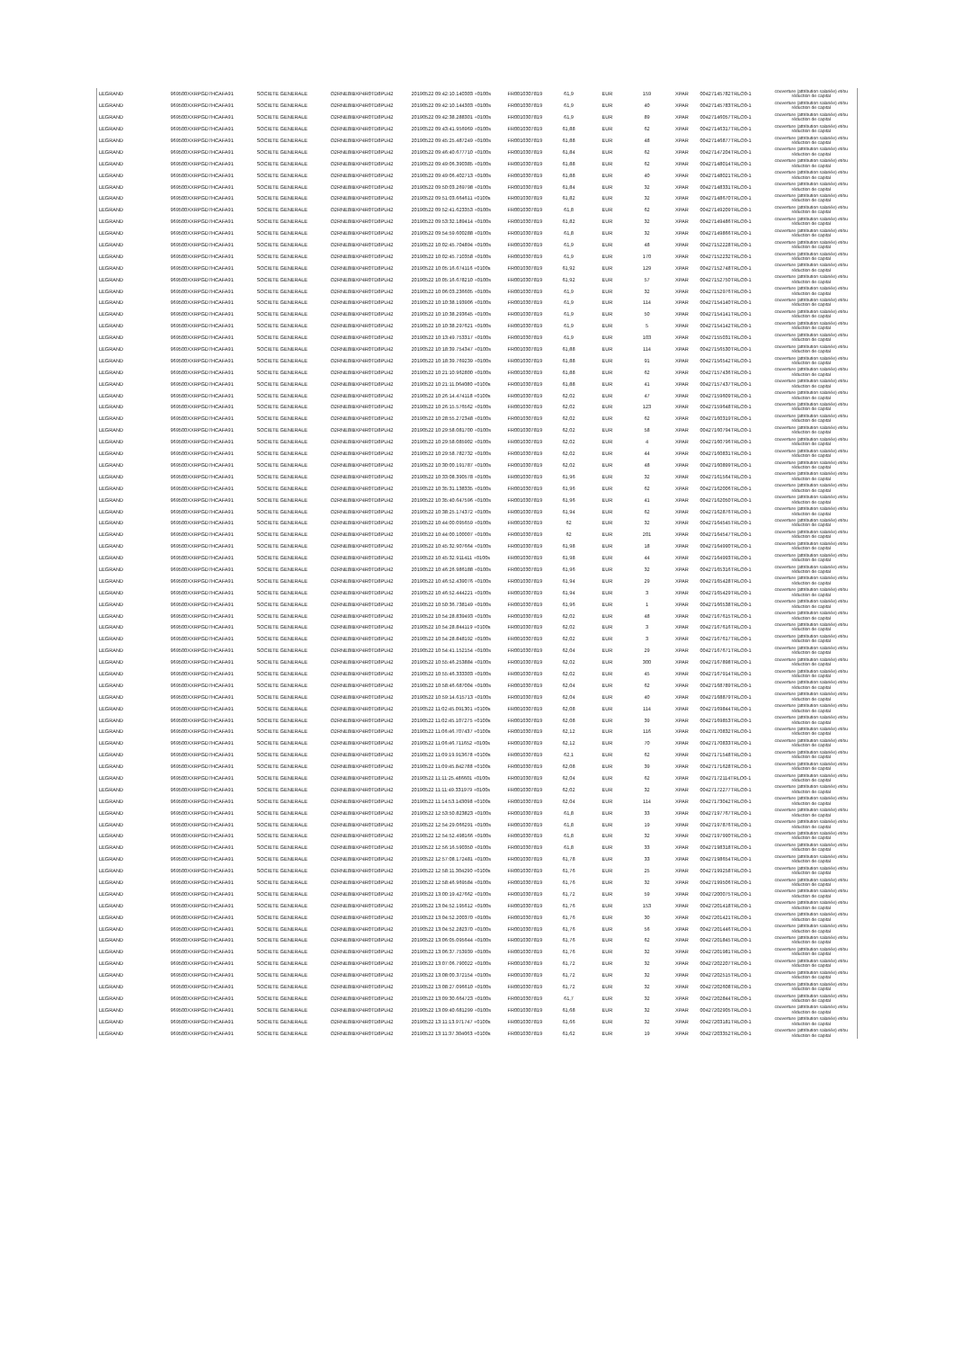| LEGRAND | 969500XXRPGD7HCAFA91 | SOCIETE GENERALE | O2RNE8IBXP4R0TD8PU42 | 20190522 09:42:10.140303 +0100s | FR0010307819 | 61,9 | EUR | 159 | XPAR | 00427145782TRLO0-1 | couverture (attribution salariée) et/ou réduction de capital |
| LEGRAND | 969500XXRPGD7HCAFA91 | SOCIETE GENERALE | O2RNE8IBXP4R0TD8PU42 | 20190522 09:42:10.144303 +0100s | FR0010307819 | 61,9 | EUR | 40 | XPAR | 00427145783TRLO0-1 | couverture (attribution salariée) et/ou réduction de capital |
| LEGRAND | 969500XXRPGD7HCAFA91 | SOCIETE GENERALE | O2RNE8IBXP4R0TD8PU42 | 20190522 09:42:38.288301 +0100s | FR0010307819 | 61,9 | EUR | 89 | XPAR | 00427146057TRLO0-1 | couverture (attribution salariée) et/ou réduction de capital |
| LEGRAND | 969500XXRPGD7HCAFA91 | SOCIETE GENERALE | O2RNE8IBXP4R0TD8PU42 | 20190522 09:43:41.956969 +0100s | FR0010307819 | 61,88 | EUR | 62 | XPAR | 00427146317TRLO0-1 | couverture (attribution salariée) et/ou réduction de capital |
| LEGRAND | 969500XXRPGD7HCAFA91 | SOCIETE GENERALE | O2RNE8IBXP4R0TD8PU42 | 20190522 09:45:25.487249 +0100s | FR0010307819 | 61,88 | EUR | 48 | XPAR | 00427146877TRLO0-1 | couverture (attribution salariée) et/ou réduction de capital |
| LEGRAND | 969500XXRPGD7HCAFA91 | SOCIETE GENERALE | O2RNE8IBXP4R0TD8PU42 | 20190522 09:46:40.677710 +0100s | FR0010307819 | 61,84 | EUR | 62 | XPAR | 00427147204TRLO0-1 | couverture (attribution salariée) et/ou réduction de capital |
| LEGRAND | 969500XXRPGD7HCAFA91 | SOCIETE GENERALE | O2RNE8IBXP4R0TD8PU42 | 20190522 09:49:06.390385 +0100s | FR0010307819 | 61,88 | EUR | 62 | XPAR | 00427148014TRLO0-1 | couverture (attribution salariée) et/ou réduction de capital |
| LEGRAND | 969500XXRPGD7HCAFA91 | SOCIETE GENERALE | O2RNE8IBXP4R0TD8PU42 | 20190522 09:49:06.402713 +0100s | FR0010307819 | 61,88 | EUR | 40 | XPAR | 00427148021TRLO0-1 | couverture (attribution salariée) et/ou réduction de capital |
| LEGRAND | 969500XXRPGD7HCAFA91 | SOCIETE GENERALE | O2RNE8IBXP4R0TD8PU42 | 20190522 09:50:03.269798 +0100s | FR0010307819 | 61,84 | EUR | 32 | XPAR | 00427148331TRLO0-1 | couverture (attribution salariée) et/ou réduction de capital |
| LEGRAND | 969500XXRPGD7HCAFA91 | SOCIETE GENERALE | O2RNE8IBXP4R0TD8PU42 | 20190522 09:51:03.664611 +0100s | FR0010307819 | 61,82 | EUR | 32 | XPAR | 00427148670TRLO0-1 | couverture (attribution salariée) et/ou réduction de capital |
| LEGRAND | 969500XXRPGD7HCAFA91 | SOCIETE GENERALE | O2RNE8IBXP4R0TD8PU42 | 20190522 09:52:41.623353 +0100s | FR0010307819 | 61,8 | EUR | 62 | XPAR | 00427149209TRLO0-1 | couverture (attribution salariée) et/ou réduction de capital |
| LEGRAND | 969500XXRPGD7HCAFA91 | SOCIETE GENERALE | O2RNE8IBXP4R0TD8PU42 | 20190522 09:53:32.189414 +0100s | FR0010307819 | 61,82 | EUR | 32 | XPAR | 00427149486TRLO0-1 | couverture (attribution salariée) et/ou réduction de capital |
| LEGRAND | 969500XXRPGD7HCAFA91 | SOCIETE GENERALE | O2RNE8IBXP4R0TD8PU42 | 20190522 09:54:59.600288 +0100s | FR0010307819 | 61,8 | EUR | 32 | XPAR | 00427149866TRLO0-1 | couverture (attribution salariée) et/ou réduction de capital |
| LEGRAND | 969500XXRPGD7HCAFA91 | SOCIETE GENERALE | O2RNE8IBXP4R0TD8PU42 | 20190522 10:02:45.704894 +0100s | FR0010307819 | 61,9 | EUR | 48 | XPAR | 00427152228TRLO0-1 | couverture (attribution salariée) et/ou réduction de capital |
| LEGRAND | 969500XXRPGD7HCAFA91 | SOCIETE GENERALE | O2RNE8IBXP4R0TD8PU42 | 20190522 10:02:45.710358 +0100s | FR0010307819 | 61,9 | EUR | 170 | XPAR | 00427152232TRLO0-1 | couverture (attribution salariée) et/ou réduction de capital |
| LEGRAND | 969500XXRPGD7HCAFA91 | SOCIETE GENERALE | O2RNE8IBXP4R0TD8PU42 | 20190522 10:05:16.674116 +0100s | FR0010307819 | 61,92 | EUR | 129 | XPAR | 00427152748TRLO0-1 | couverture (attribution salariée) et/ou réduction de capital |
| LEGRAND | 969500XXRPGD7HCAFA91 | SOCIETE GENERALE | O2RNE8IBXP4R0TD8PU42 | 20190522 10:05:16.678210 +0100s | FR0010307819 | 61,92 | EUR | 57 | XPAR | 00427152750TRLO0-1 | couverture (attribution salariée) et/ou réduction de capital |
| LEGRAND | 969500XXRPGD7HCAFA91 | SOCIETE GENERALE | O2RNE8IBXP4R0TD8PU42 | 20190522 10:06:03.236605 +0100s | FR0010307819 | 61,9 | EUR | 32 | XPAR | 00427152976TRLO0-1 | couverture (attribution salariée) et/ou réduction de capital |
| LEGRAND | 969500XXRPGD7HCAFA91 | SOCIETE GENERALE | O2RNE8IBXP4R0TD8PU42 | 20190522 10:10:38.193906 +0100s | FR0010307819 | 61,9 | EUR | 114 | XPAR | 00427154140TRLO0-1 | couverture (attribution salariée) et/ou réduction de capital |
| LEGRAND | 969500XXRPGD7HCAFA91 | SOCIETE GENERALE | O2RNE8IBXP4R0TD8PU42 | 20190522 10:10:38.293645 +0100s | FR0010307819 | 61,9 | EUR | 50 | XPAR | 00427154141TRLO0-1 | couverture (attribution salariée) et/ou réduction de capital |
| LEGRAND | 969500XXRPGD7HCAFA91 | SOCIETE GENERALE | O2RNE8IBXP4R0TD8PU42 | 20190522 10:10:38.297621 +0100s | FR0010307819 | 61,9 | EUR | 5 | XPAR | 00427154142TRLO0-1 | couverture (attribution salariée) et/ou réduction de capital |
| LEGRAND | 969500XXRPGD7HCAFA91 | SOCIETE GENERALE | O2RNE8IBXP4R0TD8PU42 | 20190522 10:13:49.753317 +0100s | FR0010307819 | 61,9 | EUR | 103 | XPAR | 00427155031TRLO0-1 | couverture (attribution salariée) et/ou réduction de capital |
| LEGRAND | 969500XXRPGD7HCAFA91 | SOCIETE GENERALE | O2RNE8IBXP4R0TD8PU42 | 20190522 10:18:39.754347 +0100s | FR0010307819 | 61,88 | EUR | 114 | XPAR | 00427156530TRLO0-1 | couverture (attribution salariée) et/ou réduction de capital |
| LEGRAND | 969500XXRPGD7HCAFA91 | SOCIETE GENERALE | O2RNE8IBXP4R0TD8PU42 | 20190522 10:18:39.769239 +0100s | FR0010307819 | 61,88 | EUR | 91 | XPAR | 00427156542TRLO0-1 | couverture (attribution salariée) et/ou réduction de capital |
| LEGRAND | 969500XXRPGD7HCAFA91 | SOCIETE GENERALE | O2RNE8IBXP4R0TD8PU42 | 20190522 10:21:10.962800 +0100s | FR0010307819 | 61,88 | EUR | 62 | XPAR | 00427157436TRLO0-1 | couverture (attribution salariée) et/ou réduction de capital |
| LEGRAND | 969500XXRPGD7HCAFA91 | SOCIETE GENERALE | O2RNE8IBXP4R0TD8PU42 | 20190522 10:21:11.064080 +0100s | FR0010307819 | 61,88 | EUR | 41 | XPAR | 00427157437TRLO0-1 | couverture (attribution salariée) et/ou réduction de capital |
| LEGRAND | 969500XXRPGD7HCAFA91 | SOCIETE GENERALE | O2RNE8IBXP4R0TD8PU42 | 20190522 10:26:14.474118 +0100s | FR0010307819 | 62,02 | EUR | 47 | XPAR | 00427159609TRLO0-1 | couverture (attribution salariée) et/ou réduction de capital |
| LEGRAND | 969500XXRPGD7HCAFA91 | SOCIETE GENERALE | O2RNE8IBXP4R0TD8PU42 | 20190522 10:26:15.576562 +0100s | FR0010307819 | 62,02 | EUR | 123 | XPAR | 00427159648TRLO0-1 | couverture (attribution salariée) et/ou réduction de capital |
| LEGRAND | 969500XXRPGD7HCAFA91 | SOCIETE GENERALE | O2RNE8IBXP4R0TD8PU42 | 20190522 10:28:55.272348 +0100s | FR0010307819 | 62,02 | EUR | 62 | XPAR | 00427160319TRLO0-1 | couverture (attribution salariée) et/ou réduction de capital |
| LEGRAND | 969500XXRPGD7HCAFA91 | SOCIETE GENERALE | O2RNE8IBXP4R0TD8PU42 | 20190522 10:29:58.081700 +0100s | FR0010307819 | 62,02 | EUR | 58 | XPAR | 00427160794TRLO0-1 | couverture (attribution salariée) et/ou réduction de capital |
| LEGRAND | 969500XXRPGD7HCAFA91 | SOCIETE GENERALE | O2RNE8IBXP4R0TD8PU42 | 20190522 10:29:58.085902 +0100s | FR0010307819 | 62,02 | EUR | 4 | XPAR | 00427160796TRLO0-1 | couverture (attribution salariée) et/ou réduction de capital |
| LEGRAND | 969500XXRPGD7HCAFA91 | SOCIETE GENERALE | O2RNE8IBXP4R0TD8PU42 | 20190522 10:29:58.782732 +0100s | FR0010307819 | 62,02 | EUR | 44 | XPAR | 00427160831TRLO0-1 | couverture (attribution salariée) et/ou réduction de capital |
| LEGRAND | 969500XXRPGD7HCAFA91 | SOCIETE GENERALE | O2RNE8IBXP4R0TD8PU42 | 20190522 10:30:00.191787 +0100s | FR0010307819 | 62,02 | EUR | 48 | XPAR | 00427160899TRLO0-1 | couverture (attribution salariée) et/ou réduction de capital |
| LEGRAND | 969500XXRPGD7HCAFA91 | SOCIETE GENERALE | O2RNE8IBXP4R0TD8PU42 | 20190522 10:33:08.390578 +0100s | FR0010307819 | 61,96 | EUR | 32 | XPAR | 00427161564TRLO0-1 | couverture (attribution salariée) et/ou réduction de capital |
| LEGRAND | 969500XXRPGD7HCAFA91 | SOCIETE GENERALE | O2RNE8IBXP4R0TD8PU42 | 20190522 10:35:31.138335 +0100s | FR0010307819 | 61,96 | EUR | 62 | XPAR | 00427162006TRLO0-1 | couverture (attribution salariée) et/ou réduction de capital |
| LEGRAND | 969500XXRPGD7HCAFA91 | SOCIETE GENERALE | O2RNE8IBXP4R0TD8PU42 | 20190522 10:35:40.647596 +0100s | FR0010307819 | 61,96 | EUR | 41 | XPAR | 00427162050TRLO0-1 | couverture (attribution salariée) et/ou réduction de capital |
| LEGRAND | 969500XXRPGD7HCAFA91 | SOCIETE GENERALE | O2RNE8IBXP4R0TD8PU42 | 20190522 10:38:25.174372 +0100s | FR0010307819 | 61,94 | EUR | 62 | XPAR | 00427162876TRLO0-1 | couverture (attribution salariée) et/ou réduction de capital |
| LEGRAND | 969500XXRPGD7HCAFA91 | SOCIETE GENERALE | O2RNE8IBXP4R0TD8PU42 | 20190522 10:44:00.095659 +0100s | FR0010307819 | 62 | EUR | 32 | XPAR | 00427164545TRLO0-1 | couverture (attribution salariée) et/ou réduction de capital |
| LEGRAND | 969500XXRPGD7HCAFA91 | SOCIETE GENERALE | O2RNE8IBXP4R0TD8PU42 | 20190522 10:44:00.100007 +0100s | FR0010307819 | 62 | EUR | 201 | XPAR | 00427164547TRLO0-1 | couverture (attribution salariée) et/ou réduction de capital |
| LEGRAND | 969500XXRPGD7HCAFA91 | SOCIETE GENERALE | O2RNE8IBXP4R0TD8PU42 | 20190522 10:45:32.907664 +0100s | FR0010307819 | 61,98 | EUR | 18 | XPAR | 00427164990TRLO0-1 | couverture (attribution salariée) et/ou réduction de capital |
| LEGRAND | 969500XXRPGD7HCAFA91 | SOCIETE GENERALE | O2RNE8IBXP4R0TD8PU42 | 20190522 10:45:32.911411 +0100s | FR0010307819 | 61,98 | EUR | 44 | XPAR | 00427164993TRLO0-1 | couverture (attribution salariée) et/ou réduction de capital |
| LEGRAND | 969500XXRPGD7HCAFA91 | SOCIETE GENERALE | O2RNE8IBXP4R0TD8PU42 | 20190522 10:46:26.986188 +0100s | FR0010307819 | 61,96 | EUR | 32 | XPAR | 00427165316TRLO0-1 | couverture (attribution salariée) et/ou réduction de capital |
| LEGRAND | 969500XXRPGD7HCAFA91 | SOCIETE GENERALE | O2RNE8IBXP4R0TD8PU42 | 20190522 10:46:52.439076 +0100s | FR0010307819 | 61,94 | EUR | 29 | XPAR | 00427165428TRLO0-1 | couverture (attribution salariée) et/ou réduction de capital |
| LEGRAND | 969500XXRPGD7HCAFA91 | SOCIETE GENERALE | O2RNE8IBXP4R0TD8PU42 | 20190522 10:46:52.444221 +0100s | FR0010307819 | 61,94 | EUR | 3 | XPAR | 00427165429TRLO0-1 | couverture (attribution salariée) et/ou réduction de capital |
| LEGRAND | 969500XXRPGD7HCAFA91 | SOCIETE GENERALE | O2RNE8IBXP4R0TD8PU42 | 20190522 10:50:36.738149 +0100s | FR0010307819 | 61,96 | EUR | 1 | XPAR | 00427166538TRLO0-1 | couverture (attribution salariée) et/ou réduction de capital |
| LEGRAND | 969500XXRPGD7HCAFA91 | SOCIETE GENERALE | O2RNE8IBXP4R0TD8PU42 | 20190522 10:54:28.839493 +0100s | FR0010307819 | 62,02 | EUR | 48 | XPAR | 00427167615TRLO0-1 | couverture (attribution salariée) et/ou réduction de capital |
| LEGRAND | 969500XXRPGD7HCAFA91 | SOCIETE GENERALE | O2RNE8IBXP4R0TD8PU42 | 20190522 10:54:28.844119 +0100s | FR0010307819 | 62,02 | EUR | 3 | XPAR | 00427167616TRLO0-1 | couverture (attribution salariée) et/ou réduction de capital |
| LEGRAND | 969500XXRPGD7HCAFA91 | SOCIETE GENERALE | O2RNE8IBXP4R0TD8PU42 | 20190522 10:54:28.848192 +0100s | FR0010307819 | 62,02 | EUR | 3 | XPAR | 00427167617TRLO0-1 | couverture (attribution salariée) et/ou réduction de capital |
| LEGRAND | 969500XXRPGD7HCAFA91 | SOCIETE GENERALE | O2RNE8IBXP4R0TD8PU42 | 20190522 10:54:41.152154 +0100s | FR0010307819 | 62,04 | EUR | 29 | XPAR | 00427167671TRLO0-1 | couverture (attribution salariée) et/ou réduction de capital |
| LEGRAND | 969500XXRPGD7HCAFA91 | SOCIETE GENERALE | O2RNE8IBXP4R0TD8PU42 | 20190522 10:55:46.253884 +0100s | FR0010307819 | 62,02 | EUR | 300 | XPAR | 00427167898TRLO0-1 | couverture (attribution salariée) et/ou réduction de capital |
| LEGRAND | 969500XXRPGD7HCAFA91 | SOCIETE GENERALE | O2RNE8IBXP4R0TD8PU42 | 20190522 10:55:46.333303 +0100s | FR0010307819 | 62,02 | EUR | 45 | XPAR | 00427167914TRLO0-1 | couverture (attribution salariée) et/ou réduction de capital |
| LEGRAND | 969500XXRPGD7HCAFA91 | SOCIETE GENERALE | O2RNE8IBXP4R0TD8PU42 | 20190522 10:58:46.687004 +0100s | FR0010307819 | 62,04 | EUR | 62 | XPAR | 00427168789TRLO0-1 | couverture (attribution salariée) et/ou réduction de capital |
| LEGRAND | 969500XXRPGD7HCAFA91 | SOCIETE GENERALE | O2RNE8IBXP4R0TD8PU42 | 20190522 10:59:14.615713 +0100s | FR0010307819 | 62,04 | EUR | 40 | XPAR | 00427168879TRLO0-1 | couverture (attribution salariée) et/ou réduction de capital |
| LEGRAND | 969500XXRPGD7HCAFA91 | SOCIETE GENERALE | O2RNE8IBXP4R0TD8PU42 | 20190522 11:02:45.091301 +0100s | FR0010307819 | 62,08 | EUR | 114 | XPAR | 00427169844TRLO0-1 | couverture (attribution salariée) et/ou réduction de capital |
| LEGRAND | 969500XXRPGD7HCAFA91 | SOCIETE GENERALE | O2RNE8IBXP4R0TD8PU42 | 20190522 11:02:45.107275 +0100s | FR0010307819 | 62,08 | EUR | 39 | XPAR | 00427169853TRLO0-1 | couverture (attribution salariée) et/ou réduction de capital |
| LEGRAND | 969500XXRPGD7HCAFA91 | SOCIETE GENERALE | O2RNE8IBXP4R0TD8PU42 | 20190522 11:06:46.707437 +0100s | FR0010307819 | 62,12 | EUR | 116 | XPAR | 00427170832TRLO0-1 | couverture (attribution salariée) et/ou réduction de capital |
| LEGRAND | 969500XXRPGD7HCAFA91 | SOCIETE GENERALE | O2RNE8IBXP4R0TD8PU42 | 20190522 11:06:46.711652 +0100s | FR0010307819 | 62,12 | EUR | 70 | XPAR | 00427170833TRLO0-1 | couverture (attribution salariée) et/ou réduction de capital |
| LEGRAND | 969500XXRPGD7HCAFA91 | SOCIETE GENERALE | O2RNE8IBXP4R0TD8PU42 | 20190522 11:09:19.913678 +0100s | FR0010307819 | 62,1 | EUR | 62 | XPAR | 00427171548TRLO0-1 | couverture (attribution salariée) et/ou réduction de capital |
| LEGRAND | 969500XXRPGD7HCAFA91 | SOCIETE GENERALE | O2RNE8IBXP4R0TD8PU42 | 20190522 11:09:45.842788 +0100s | FR0010307819 | 62,08 | EUR | 39 | XPAR | 00427171628TRLO0-1 | couverture (attribution salariée) et/ou réduction de capital |
| LEGRAND | 969500XXRPGD7HCAFA91 | SOCIETE GENERALE | O2RNE8IBXP4R0TD8PU42 | 20190522 11:11:25.486601 +0100s | FR0010307819 | 62,04 | EUR | 62 | XPAR | 00427172114TRLO0-1 | couverture (attribution salariée) et/ou réduction de capital |
| LEGRAND | 969500XXRPGD7HCAFA91 | SOCIETE GENERALE | O2RNE8IBXP4R0TD8PU42 | 20190522 11:11:49.331979 +0100s | FR0010307819 | 62,02 | EUR | 32 | XPAR | 00427172277TRLO0-1 | couverture (attribution salariée) et/ou réduction de capital |
| LEGRAND | 969500XXRPGD7HCAFA91 | SOCIETE GENERALE | O2RNE8IBXP4R0TD8PU42 | 20190522 11:14:53.143098 +0100s | FR0010307819 | 62,04 | EUR | 114 | XPAR | 00427173042TRLO0-1 | couverture (attribution salariée) et/ou réduction de capital |
| LEGRAND | 969500XXRPGD7HCAFA91 | SOCIETE GENERALE | O2RNE8IBXP4R0TD8PU42 | 20190522 12:53:50.823823 +0100s | FR0010307819 | 61,8 | EUR | 33 | XPAR | 00427197767TRLO0-1 | couverture (attribution salariée) et/ou réduction de capital |
| LEGRAND | 969500XXRPGD7HCAFA91 | SOCIETE GENERALE | O2RNE8IBXP4R0TD8PU42 | 20190522 12:54:29.066291 +0100s | FR0010307819 | 61,8 | EUR | 19 | XPAR | 00427197876TRLO0-1 | couverture (attribution salariée) et/ou réduction de capital |
| LEGRAND | 969500XXRPGD7HCAFA91 | SOCIETE GENERALE | O2RNE8IBXP4R0TD8PU42 | 20190522 12:54:52.498166 +0100s | FR0010307819 | 61,8 | EUR | 32 | XPAR | 00427197990TRLO0-1 | couverture (attribution salariée) et/ou réduction de capital |
| LEGRAND | 969500XXRPGD7HCAFA91 | SOCIETE GENERALE | O2RNE8IBXP4R0TD8PU42 | 20190522 12:56:16.590350 +0100s | FR0010307819 | 61,8 | EUR | 33 | XPAR | 00427198318TRLO0-1 | couverture (attribution salariée) et/ou réduction de capital |
| LEGRAND | 969500XXRPGD7HCAFA91 | SOCIETE GENERALE | O2RNE8IBXP4R0TD8PU42 | 20190522 12:57:08.172481 +0100s | FR0010307819 | 61,78 | EUR | 33 | XPAR | 00427198654TRLO0-1 | couverture (attribution salariée) et/ou réduction de capital |
| LEGRAND | 969500XXRPGD7HCAFA91 | SOCIETE GENERALE | O2RNE8IBXP4R0TD8PU42 | 20190522 12:58:11.304290 +0100s | FR0010307819 | 61,76 | EUR | 25 | XPAR | 00427199258TRLO0-1 | couverture (attribution salariée) et/ou réduction de capital |
| LEGRAND | 969500XXRPGD7HCAFA91 | SOCIETE GENERALE | O2RNE8IBXP4R0TD8PU42 | 20190522 12:58:46.969584 +0100s | FR0010307819 | 61,76 | EUR | 32 | XPAR | 00427199506TRLO0-1 | couverture (attribution salariée) et/ou réduction de capital |
| LEGRAND | 969500XXRPGD7HCAFA91 | SOCIETE GENERALE | O2RNE8IBXP4R0TD8PU42 | 20190522 13:00:19.427662 +0100s | FR0010307819 | 61,72 | EUR | 59 | XPAR | 00427200075TRLO0-1 | couverture (attribution salariée) et/ou réduction de capital |
| LEGRAND | 969500XXRPGD7HCAFA91 | SOCIETE GENERALE | O2RNE8IBXP4R0TD8PU42 | 20190522 13:04:52.195612 +0100s | FR0010307819 | 61,76 | EUR | 153 | XPAR | 00427201418TRLO0-1 | couverture (attribution salariée) et/ou réduction de capital |
| LEGRAND | 969500XXRPGD7HCAFA91 | SOCIETE GENERALE | O2RNE8IBXP4R0TD8PU42 | 20190522 13:04:52.200370 +0100s | FR0010307819 | 61,76 | EUR | 30 | XPAR | 00427201421TRLO0-1 | couverture (attribution salariée) et/ou réduction de capital |
| LEGRAND | 969500XXRPGD7HCAFA91 | SOCIETE GENERALE | O2RNE8IBXP4R0TD8PU42 | 20190522 13:04:52.282370 +0100s | FR0010307819 | 61,76 | EUR | 56 | XPAR | 00427201446TRLO0-1 | couverture (attribution salariée) et/ou réduction de capital |
| LEGRAND | 969500XXRPGD7HCAFA91 | SOCIETE GENERALE | O2RNE8IBXP4R0TD8PU42 | 20190522 13:06:05.095644 +0100s | FR0010307819 | 61,76 | EUR | 62 | XPAR | 00427201845TRLO0-1 | couverture (attribution salariée) et/ou réduction de capital |
| LEGRAND | 969500XXRPGD7HCAFA91 | SOCIETE GENERALE | O2RNE8IBXP4R0TD8PU42 | 20190522 13:06:37.753939 +0100s | FR0010307819 | 61,76 | EUR | 32 | XPAR | 00427201981TRLO0-1 | couverture (attribution salariée) et/ou réduction de capital |
| LEGRAND | 969500XXRPGD7HCAFA91 | SOCIETE GENERALE | O2RNE8IBXP4R0TD8PU42 | 20190522 13:07:06.790022 +0100s | FR0010307819 | 61,72 | EUR | 32 | XPAR | 00427202207TRLO0-1 | couverture (attribution salariée) et/ou réduction de capital |
| LEGRAND | 969500XXRPGD7HCAFA91 | SOCIETE GENERALE | O2RNE8IBXP4R0TD8PU42 | 20190522 13:08:00.372154 +0100s | FR0010307819 | 61,72 | EUR | 32 | XPAR | 00427202515TRLO0-1 | couverture (attribution salariée) et/ou réduction de capital |
| LEGRAND | 969500XXRPGD7HCAFA91 | SOCIETE GENERALE | O2RNE8IBXP4R0TD8PU42 | 20190522 13:08:27.096610 +0100s | FR0010307819 | 61,72 | EUR | 32 | XPAR | 00427202608TRLO0-1 | couverture (attribution salariée) et/ou réduction de capital |
| LEGRAND | 969500XXRPGD7HCAFA91 | SOCIETE GENERALE | O2RNE8IBXP4R0TD8PU42 | 20190522 13:09:30.664723 +0100s | FR0010307819 | 61,7 | EUR | 32 | XPAR | 00427202844TRLO0-1 | couverture (attribution salariée) et/ou réduction de capital |
| LEGRAND | 969500XXRPGD7HCAFA91 | SOCIETE GENERALE | O2RNE8IBXP4R0TD8PU42 | 20190522 13:09:40.681299 +0100s | FR0010307819 | 61,68 | EUR | 32 | XPAR | 00427202905TRLO0-1 | couverture (attribution salariée) et/ou réduction de capital |
| LEGRAND | 969500XXRPGD7HCAFA91 | SOCIETE GENERALE | O2RNE8IBXP4R0TD8PU42 | 20190522 13:11:13.971747 +0100s | FR0010307819 | 61,66 | EUR | 32 | XPAR | 00427203181TRLO0-1 | couverture (attribution salariée) et/ou réduction de capital |
| LEGRAND | 969500XXRPGD7HCAFA91 | SOCIETE GENERALE | O2RNE8IBXP4R0TD8PU42 | 20190522 13:11:37.304063 +0100s | FR0010307819 | 61,62 | EUR | 19 | XPAR | 00427203352TRLO0-1 | couverture (attribution salariée) et/ou réduction de capital |